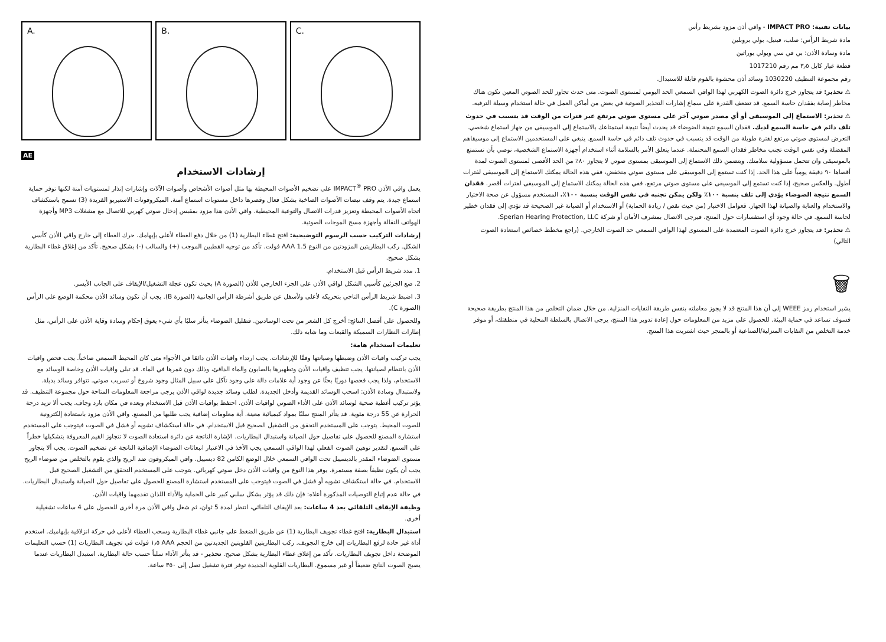A.
B.
C.
AE
إرشادات الاستخدام
يعمل واقي الأذن IMPACT<sup>®</sup> PRO على تضخيم الأصوات المحيطة بها مثل أصوات الأشخاص وأصوات الآلات وإشارات إنذار لمستويات آمنة لكنها توفر حماية استماع جيدة. يتم وقف نبضات الأصوات الصاخبة بشكل فعال وقصرها داخل مستويات استماع آمنة. الميكروفونات الاستيريو الفريدة (3) تسمح باستكشاف اتجاه الأصوات المحيطة وتعزيز قدرات الاتصال والتوعية المحيطية. واقي الأذن هذا مزود بمقبس إدخال صوتي كهربي للاتصال مع مشغلات MP3 وأجهزة الهواتف النقالة وأجهزة مسح الموجات الصوتية.
إرشادات التركيب حسب الرسوم التوضيحية: افتح غطاء البطارية (1) من خلال دفع الغطاء لأعلى بإبهامك. حرك الغطاء إلى خارج واقي الأذن كأسي الشكل. ركب البطاريتين المزودتين من النوع AAA 1.5 فولت. تأكد من توجيه القطبين الموجب (+) والسالب (-) بشكل صحيح. تأكد من إغلاق غطاء البطارية بشكل صحيح.
1. مدد شريط الرأس قبل الاستخدام.
2. ضع الجزئين كأسيي الشكل لواقي الأذن على الجزء الخارجي للأذن (الصورة A) بحيث تكون عجلة التشغيل/الإيقاف على الجانب الأيسر.
3. اضبط شريط الرأس التاجي بتحريكه لأعلى ولأسفل عن طريق أشرطة الرأس الجانبية (الصورة B). يجب أن تكون وسائد الأذن محكمة الوضع على الرأس (الصورة C).
وللحصول على أفضل النتائج: أخرج كل الشعر من تحت الوسادتين. فتقليل الضوضاء يتأثر سلبًا بأي شيء يعوق إحكام وسادة وقاية الأذن على الرأس، مثل إطارات النظارات السميكة والقبعات وما شابه ذلك.
تعليمات استخدام هامة:
يجب تركيب واقيات الأذن وضبطها وصيانتها وفقًا للإرشادات. يجب ارتداء واقيات الأذن دائمًا في الأجواء متى كان المحيط السمعي صاخباً. يجب فحص واقيات الأذن بانتظام لصيانتها. يجب تنظيف واقيات الأذن وتطهيرها بالصابون والماء الدافئ، وذلك دون غمرها في الماء. قد تبلى واقيات الأذن وخاصة الوسائد مع الاستخدام، ولذا يجب فحصها دوريًا بحثًا عن وجود أية علامات دالة على وجود تآكل على سبيل المثال وجود شروخ أو تسريب صوتي. تتوافر وسائد بديلة. ولاستبدال وسادة الأذن: اسحب الوسائد القديمة وأدخل الجديدة. لطلب وسائد جديدة لواقي الأذن يرجى مراجعة المعلومات المتاحة حول مجموعة التنظيف. قد يؤثر تركيب أغطية صحية لوسائد الأذن على الأداء الصوتي لواقيات الأذن. احتفظ بواقيات الأذن قبل الاستخدام وبعده في مكان بارد وجاف. يجب ألا تزيد درجة الحرارة عن 55 درجة مئوية. قد يتأثر المنتج سلبًا بمواد كيميائية معينة. أية معلومات إضافية يجب طلبها من المصنع. واقي الأذن مزود باستعادة إلكترونية للصوت المحيط. يتوجب على المستخدم التحقق من التشغيل الصحيح قبل الاستخدام. في حالة استكشاف تشويه أو فشل في الصوت فيتوجب على المستخدم استشارة المصنع للحصول على تفاصيل حول الصيانة واستبدال البطاريات. الإشارة الناتجة عن دائرة استعادة الصوت لا تتجاوز القيم المعروفة بتشكيلها خطراً على السمع. لتقدير توهين الصوت الفعلي لهذا الواقي السمعي يجب الأخذ في الاعتبار انبعاثات الضوضاء الإضافية الناتجة عن تضخيم الصوت. يجب ألا يتجاوز مستوى الضوضاء المقدر بالديسيبل تحت الواقي السمعي خلال الوضع الكامن 82 ديسيبل. واقي الميكروفون ضد الريح والذي يقوم بالتخلص من ضوضاء الريح يجب أن يكون نظيفاً بصفة مستمرة. يوفر هذا النوع من واقيات الأذن دخل صوتي كهربائي. يتوجب على المستخدم التحقق من التشغيل الصحيح قبل الاستخدام. في حالة استكشاف تشويه أو فشل في الصوت فيتوجب على المستخدم استشارة المصنع للحصول على تفاصيل حول الصيانة واستبدال البطاريات.
في حالة عدم إتباع التوصيات المذكورة أعلاه: فإن ذلك قد يؤثر بشكل سلبي كبير على الحماية والأداء اللذان تقدمهما واقيات الأذن.
وظيفة الإيقاف التلقائي بعد 4 ساعات: بعد الإيقاف التلقائي، انتظر لمدة 5 ثوان، ثم شغل واقي الأذن مرة أخرى للحصول على 4 ساعات تشغيلية أخرى.
استبدال البطارية: افتح غطاء تجويف البطارية (1) عن طريق الضغط على جانبي غطاء البطارية وسحب الغطاء لأعلى في حركة انزلاقية بإبهاميك. استخدم أداة غير حادة لرفع البطاريات إلى خارج التجويف. ركب البطاريتين القلويتين الجديدتين من الحجم AAA ١٫٥ فولت في تجويف البطاريات (1) حسب التعليمات الموضحة داخل تجويف البطاريات. تأكد من إغلاق غطاء البطارية بشكل صحيح. تحذير - قد يتأثر الأداء سلباً حسب حالة البطارية. استبدل البطاريات عندما يصبح الصوت الناتج ضعيفاً أو غير مسموع. البطاريات القلوية الجديدة توفر فترة تشغيل تصل إلى ٣٥٠ ساعة.
بيانات تقنية: IMPACT PRO - واقي أذن مزود بشريط رأس
مادة شريط الرأس: صلب، فينيل، بولي بروبلين
مادة وسادة الأذن: بي في سي وبولي يوراثين
قطعة غيار كابل ٣٫٥ مم رقم 1017210
رقم مجموعة التنظيف 1030220 وسائد أذن محشوة بالفوم قابلة للاستبدال.
⚠ تحذير: قد يتجاوز خرج دائرة الصوت الكهربي لهذا الواقي السمعي الحد اليومي لمستوى الصوت. متى حدث تجاوز للحد الصوتي المعين تكون هناك مخاطر إصابة بفقدان حاسة السمع. قد تضعف القدرة على سماع إشارات التحذير الصوتية في بعض من أماكن العمل في حالة استخدام وسيلة الترفيه.
⚠ تحذير: الاستماع إلى الموسيقى أو أي مصدر صوتي آخر على مستوى صوتي مرتفع عبر فترات من الوقت قد يتسبب في حدوث تلف دائم في حاسة السمع لديك. فقدان السمع نتيجة الضوضاء قد يحدث أيضاً نتيجة استمتاعك بالاستماع إلى الموسيقى من جهاز استماع شخصي. التعرض لمستوى صوتي مرتفع لفترة طويلة من الوقت قد يتسبب في حدوث تلف دائم في حاسة السمع. ينبغي على المستخدمين الاستماع إلى موسيقاهم المفضلة وفي نفس الوقت تجنب مخاطر فقدان السمع المحتملة. عندما يتعلق الأمر بالسلامة أثناء استخدام أجهزة الاستماع الشخصية، نوصي بأن تستمتع بالموسيقى وان تتحمل مسؤولية سلامتك. ويتضمن ذلك الاستماع إلى الموسيقى بمستوى صوتي لا يتجاوز ٨٠٪ من الحد الأقصى لمستوى الصوت لمدة أقصاها ٩٠ دقيقة يومياً على هذا الحد. إذا كنت تستمع إلى الموسيقى على مستوى صوتي منخفض، ففي هذه الحالة يمكنك الاستماع إلى الموسيقى لفترات أطول. والعكس صحيح، إذا كنت تستمع إلى الموسيقى على مستوى صوتي مرتفع، ففي هذه الحالة يمكنك الاستماع إلى الموسيقى لفترات أقصر. فقدان السمع نتيجة الضوضاء يؤدي إلى تلف بنسبة ١٠٠٪ ولكن يمكن تجنبه في نفس الوقت بنسبة ١٠٠٪. المستخدم مسؤول عن صحة الاختيار والاستخدام والعناية والصيانة لهذا الجهاز. فعوامل الاختيار (من حيث نقص / زيادة الحماية) أو الاستخدام أو الصيانة غير الصحيحة قد تؤدي إلى فقدان خطير لحاسة السمع. في حالة وجود أي استفسارات حول المنتج، فيرجى الاتصال بمشرف الأمان أو شركة Sperian Hearing Protection, LLC.
⚠ تحذير: قد يتجاوز خرج دائرة الصوت المعتمدة على المستوى لهذا الواقي السمعي حد الصوت الخارجي. (راجع مخطط خصائص استعادة الصوت التالي)
🗑
يشير استخدام رمز WEEE إلى أن هذا المنتج قد لا يجوز معاملته بنفس طريقة النفايات المنزلية. من خلال ضمان التخلص من هذا المنتج بطريقة صحيحة فسوف تساعد في حماية البيئة. للحصول على مزيد من المعلومات حول إعادة تدوير هذا المنتج، يرجى الاتصال بالسلطة المحلية في منطقتك، أو موفر خدمة التخلص من النفايات المنزلية/الصناعية أو بالمتجر حيث اشتريت هذا المنتج.